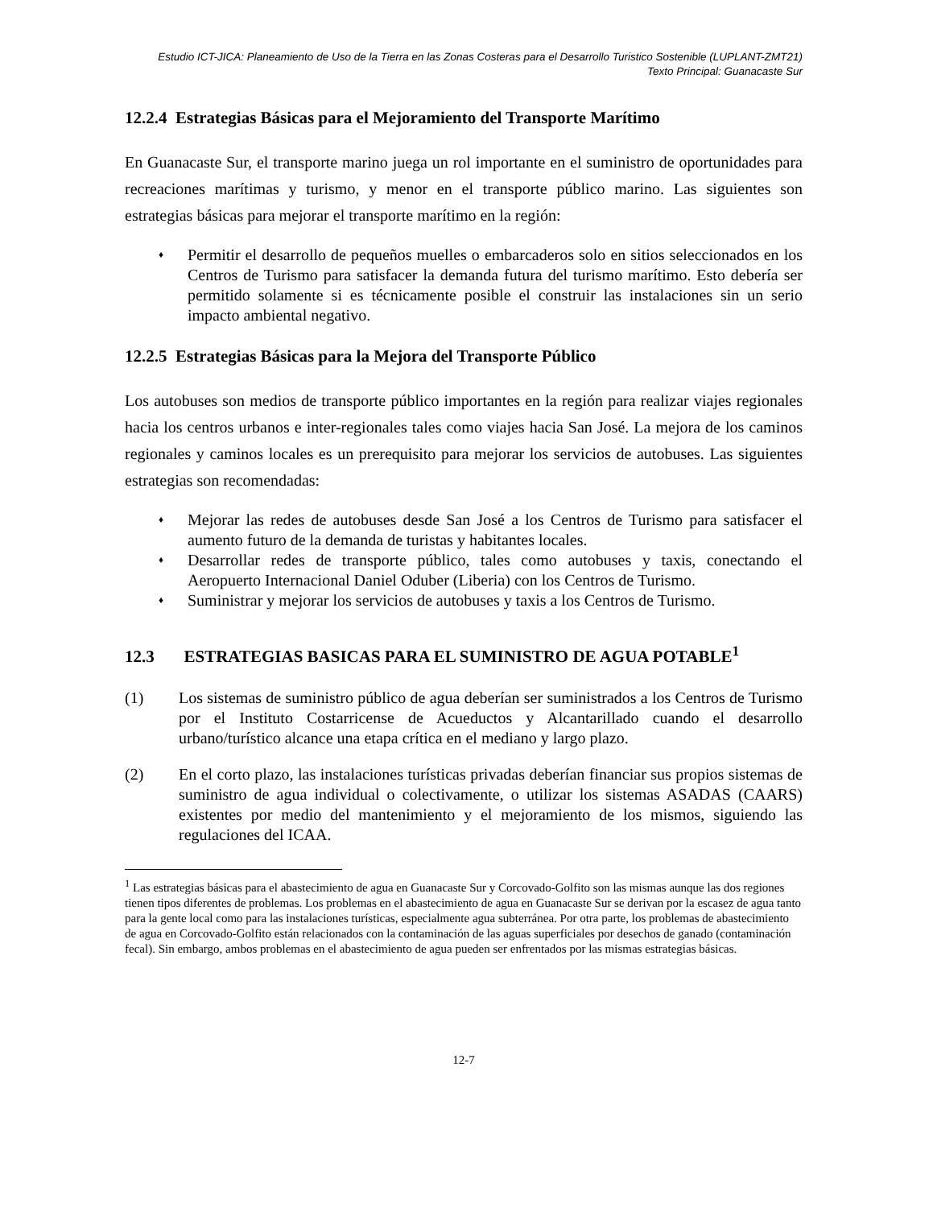Estudio ICT-JICA: Planeamiento de Uso de la Tierra en las Zonas Costeras para el Desarrollo Turistico Sostenible (LUPLANT-ZMT21)
Texto Principal: Guanacaste Sur
12.2.4 Estrategias Básicas para el Mejoramiento del Transporte Marítimo
En Guanacaste Sur, el transporte marino juega un rol importante en el suministro de oportunidades para recreaciones marítimas y turismo, y menor en el transporte público marino. Las siguientes son estrategias básicas para mejorar el transporte marítimo en la región:
♦ Permitir el desarrollo de pequeños muelles o embarcaderos solo en sitios seleccionados en los Centros de Turismo para satisfacer la demanda futura del turismo marítimo. Esto debería ser permitido solamente si es técnicamente posible el construir las instalaciones sin un serio impacto ambiental negativo.
12.2.5 Estrategias Básicas para la Mejora del Transporte Público
Los autobuses son medios de transporte público importantes en la región para realizar viajes regionales hacia los centros urbanos e inter-regionales tales como viajes hacia San José. La mejora de los caminos regionales y caminos locales es un prerequisito para mejorar los servicios de autobuses. Las siguientes estrategias son recomendadas:
♦ Mejorar las redes de autobuses desde San José a los Centros de Turismo para satisfacer el aumento futuro de la demanda de turistas y habitantes locales.
♦ Desarrollar redes de transporte público, tales como autobuses y taxis, conectando el Aeropuerto Internacional Daniel Oduber (Liberia) con los Centros de Turismo.
♦ Suministrar y mejorar los servicios de autobuses y taxis a los Centros de Turismo.
12.3 ESTRATEGIAS BASICAS PARA EL SUMINISTRO DE AGUA POTABLE<sup>1</sup>
(1) Los sistemas de suministro público de agua deberían ser suministrados a los Centros de Turismo por el Instituto Costarricense de Acueductos y Alcantarillado cuando el desarrollo urbano/turístico alcance una etapa crítica en el mediano y largo plazo.
(2) En el corto plazo, las instalaciones turísticas privadas deberían financiar sus propios sistemas de suministro de agua individual o colectivamente, o utilizar los sistemas ASADAS (CAARS) existentes por medio del mantenimiento y el mejoramiento de los mismos, siguiendo las regulaciones del ICAA.
<sup>1</sup> Las estrategias básicas para el abastecimiento de agua en Guanacaste Sur y Corcovado-Golfito son las mismas aunque las dos regiones tienen tipos diferentes de problemas. Los problemas en el abastecimiento de agua en Guanacaste Sur se derivan por la escasez de agua tanto para la gente local como para las instalaciones turísticas, especialmente agua subterránea. Por otra parte, los problemas de abastecimiento de agua en Corcovado-Golfito están relacionados con la contaminación de las aguas superficiales por desechos de ganado (contaminación fecal). Sin embargo, ambos problemas en el abastecimiento de agua pueden ser enfrentados por las mismas estrategias básicas.
12-7